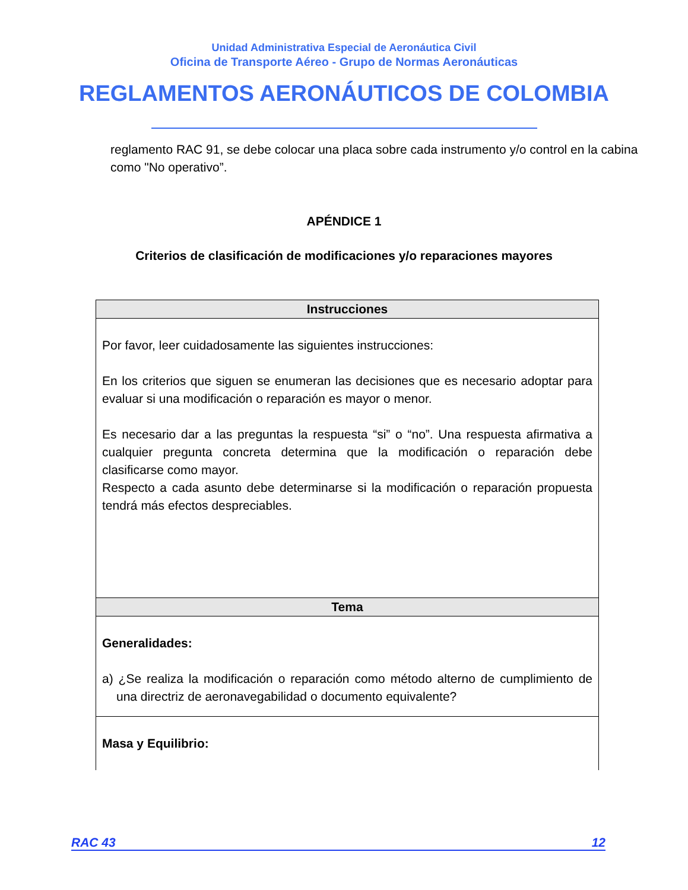Unidad Administrativa Especial de Aeronáutica Civil
Oficina de Transporte Aéreo - Grupo de Normas Aeronáuticas
REGLAMENTOS AERONÁUTICOS DE COLOMBIA
reglamento RAC 91, se debe colocar una placa sobre cada instrumento y/o control en la cabina como "No operativo”.
APÉNDICE 1
Criterios de clasificación de modificaciones y/o reparaciones mayores
| Instrucciones |
| --- |
| Por favor, leer cuidadosamente las siguientes instrucciones: En los criterios que siguen se enumeran las decisiones que es necesario adoptar para evaluar si una modificación o reparación es mayor o menor. Es necesario dar a las preguntas la respuesta “si” o “no”. Una respuesta afirmativa a cualquier pregunta concreta determina que la modificación o reparación debe clasificarse como mayor. Respecto a cada asunto debe determinarse si la modificación o reparación propuesta tendrá más efectos despreciables. |
| Tema |
| Generalidades: a) ¿Se realiza la modificación o reparación como método alterno de cumplimiento de una directriz de aeronavegabilidad o documento equivalente? |
| Masa y Equilibrio: |
RAC 43 12